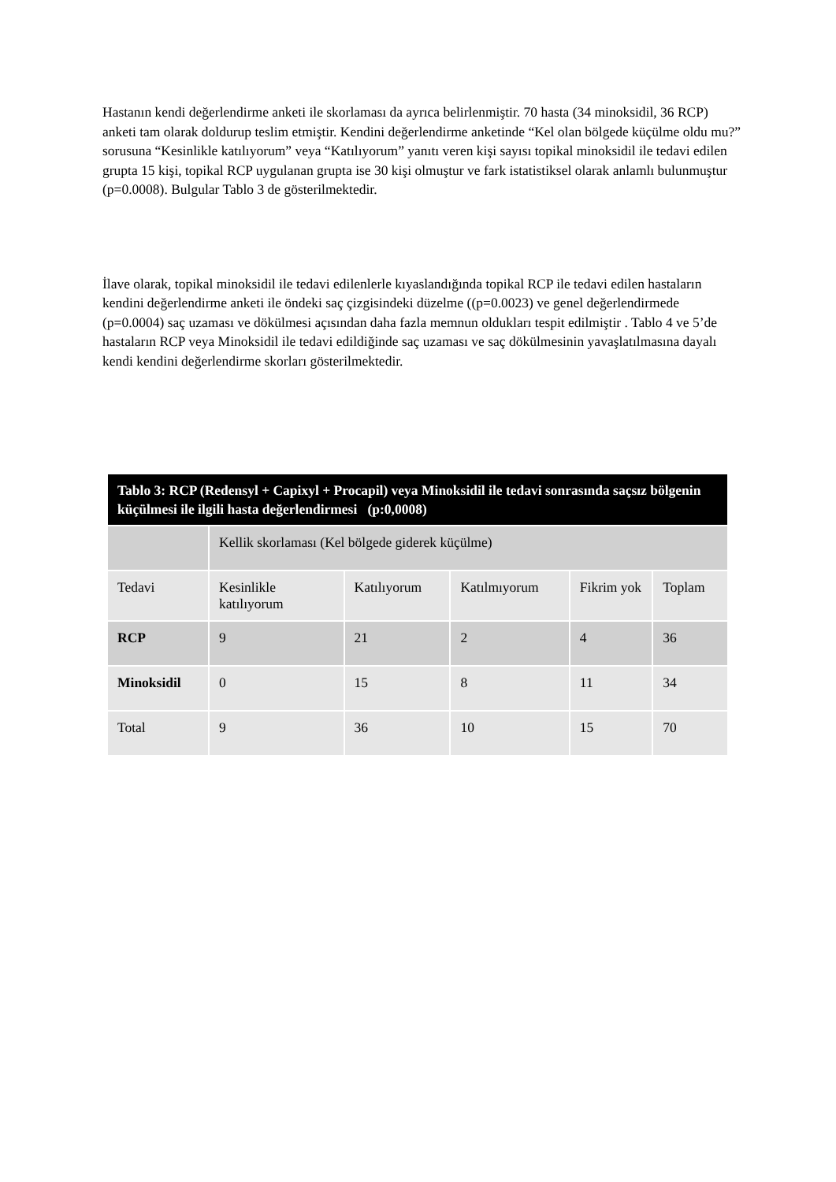Hastanın kendi değerlendirme anketi ile skorlaması da ayrıca belirlenmiştir. 70 hasta (34 minoksidil, 36 RCP) anketi tam olarak doldurup teslim etmiştir. Kendini değerlendirme anketinde “Kel olan bölgede küçülme oldu mu?” sorusuna “Kesinlikle katılıyorum” veya “Katılıyorum” yanıtı veren kişi sayısı topikal minoksidil ile tedavi edilen grupta 15 kişi, topikal RCP uygulanan grupta ise 30 kişi olmuştur ve fark istatistiksel olarak anlamlı bulunmuştur (p=0.0008). Bulgular Tablo 3 de gösterilmektedir.
İlave olarak, topikal minoksidil ile tedavi edilenlerle kıyaslandığında topikal RCP ile tedavi edilen hastaların kendini değerlendirme anketi ile öndeki saç çizgisindeki düzelme ((p=0.0023) ve genel değerlendirmede (p=0.0004) saç uzaması ve dökülmesi açısından daha fazla memnun oldukları tespit edilmiştir . Tablo 4 ve 5’de hastaların RCP veya Minoksidil ile tedavi edildiğinde saç uzaması ve saç dökülmesinin yavaşlatılmasına dayalı kendi kendini değerlendirme skorları gösterilmektedir.
| Tablo 3: RCP (Redensyl + Capixyl + Procapil) veya Minoksidil ile tedavi sonrasında saçsız bölgenin küçülmesi ile ilgili hasta değerlendirmesi (p:0,0008) | | | | | |
| --- | --- | --- | --- | --- | --- |
| | Kellik skorlaması (Kel bölgede giderek küçülme) | | | | |
| Tedavi | Kesinlikle katılıyorum | Katılıyorum | Katılmıyorum | Fikrim yok | Toplam |
| RCP | 9 | 21 | 2 | 4 | 36 |
| Minoksidil | 0 | 15 | 8 | 11 | 34 |
| Total | 9 | 36 | 10 | 15 | 70 |